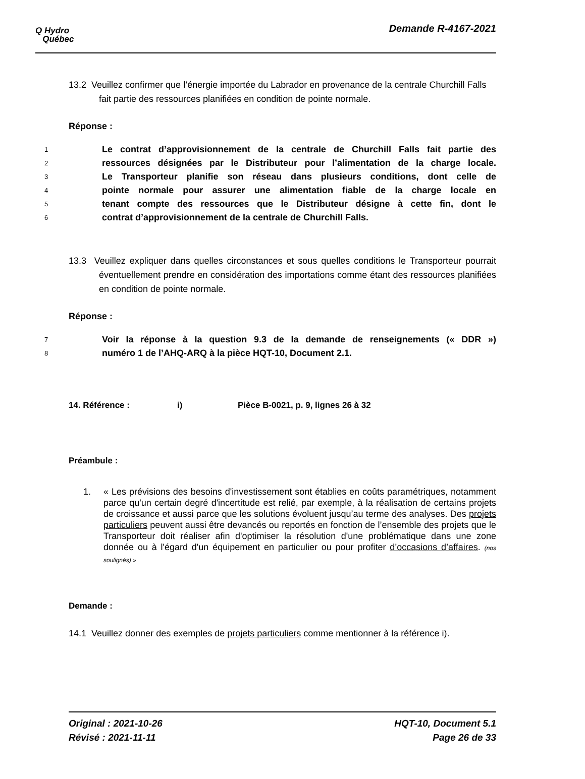Q Hydro
Québec
Demande R-4167-2021
13.2 Veuillez confirmer que l’énergie importée du Labrador en provenance de la centrale Churchill Falls fait partie des ressources planifiées en condition de pointe normale.
Réponse :
1 Le contrat d’approvisionnement de la centrale de Churchill Falls fait partie des
2 ressources désignées par le Distributeur pour l’alimentation de la charge locale.
3 Le Transporteur planifie son réseau dans plusieurs conditions, dont celle de
4 pointe normale pour assurer une alimentation fiable de la charge locale en
5 tenant compte des ressources que le Distributeur désigne à cette fin, dont le
6 contrat d’approvisionnement de la centrale de Churchill Falls.
13.3 Veuillez expliquer dans quelles circonstances et sous quelles conditions le Transporteur pourrait éventuellement prendre en considération des importations comme étant des ressources planifiées en condition de pointe normale.
Réponse :
7 Voir la réponse à la question 9.3 de la demande de renseignements (« DDR »)
8 numéro 1 de l’AHQ-ARQ à la pièce HQT-10, Document 2.1.
14. Référence : i) Pièce B-0021, p. 9, lignes 26 à 32
Préambule :
1. « Les prévisions des besoins d'investissement sont établies en coûts paramétriques, notamment parce qu'un certain degré d'incertitude est relié, par exemple, à la réalisation de certains projets de croissance et aussi parce que les solutions évoluent jusqu’au terme des analyses. Des projets particuliers peuvent aussi être devancés ou reportés en fonction de l’ensemble des projets que le Transporteur doit réaliser afin d'optimiser la résolution d'une problématique dans une zone donnée ou à l'égard d'un équipement en particulier ou pour profiter d’occasions d’affaires. (nos soulignés) »
Demande :
14.1 Veuillez donner des exemples de projets particuliers comme mentionner à la référence i).
Original : 2021-10-26
Révisé : 2021-11-11
HQT-10, Document 5.1
Page 26 de 33